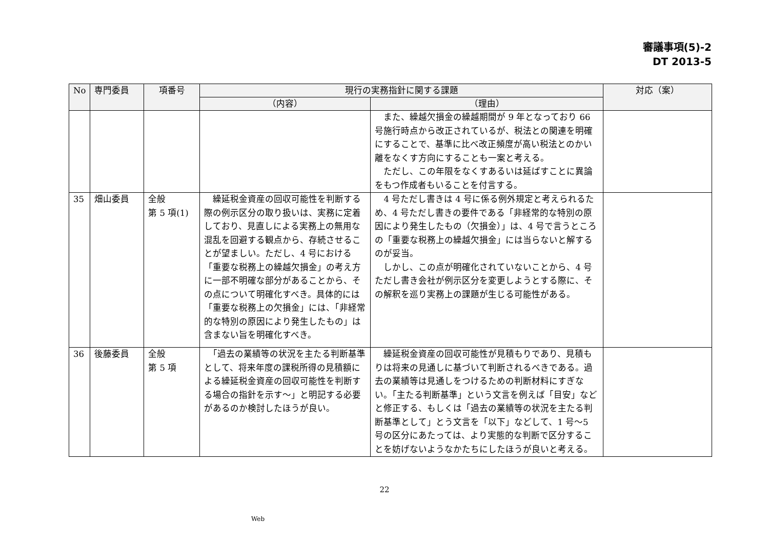審議事項(5)-2
DT 2013-5
| No | 専門委員 | 項番号 | 現行の実務指針に関する課題 | | 対応（案） |
| --- | --- | --- | --- | --- | --- |
| | | | （内容） | （理由） | |
| | | | | また、繰越欠損金の繰越期間が 9 年となっており 66 号施行時点から改正されているが、税法との関連を明確にすることで、基準に比べ改正頻度が高い税法とのかい離をなくす方向にすることも一案と考える。 ただし、この年限をなくすあるいは延ばすことに異論をもつ作成者もいることを付言する。 | |
| 35 | 畑山委員 | 全般 第 5 項(1) | 繰延税金資産の回収可能性を判断する際の例示区分の取り扱いは、実務に定着しており、見直しによる実務上の無用な混乱を回避する観点から、存続させることが望ましい。ただし、4 号における「重要な税務上の繰越欠損金」の考え方に一部不明確な部分があることから、その点について明確化すべき。具体的には「重要な税務上の欠損金」には、「非経常的な特別の原因により発生したもの」は含まない旨を明確化すべき。 | 4 号ただし書きは 4 号に係る例外規定と考えられるため、4 号ただし書きの要件である「非経常的な特別の原因により発生したもの（欠損金）」は、4 号で言うところの「重要な税務上の繰越欠損金」には当らないと解するのが妥当。 しかし、この点が明確化されていないことから、4 号ただし書き会社が例示区分を変更しようとする際に、その解釈を巡り実務上の課題が生じる可能性がある。 | |
| 36 | 後藤委員 | 全般 第 5 項 | 「過去の業績等の状況を主たる判断基準として、将来年度の課税所得の見積額による繰延税金資産の回収可能性を判断する場合の指針を示す～」と明記する必要があるのか検討したほうが良い。 | 繰延税金資産の回収可能性が見積もりであり、見積もりは将来の見通しに基づいて判断されるべきである。過去の業績等は見通しをつけるための判断材料にすぎない。「主たる判断基準」という文言を例えば「目安」などと修正する、もしくは「過去の業績等の状況を主たる判断基準として」とう文言を「以下」などして、1 号～5 号の区分にあたっては、より実態的な判断で区分することを妨げないようなかたちにしたほうが良いと考える。 | |
22
Web